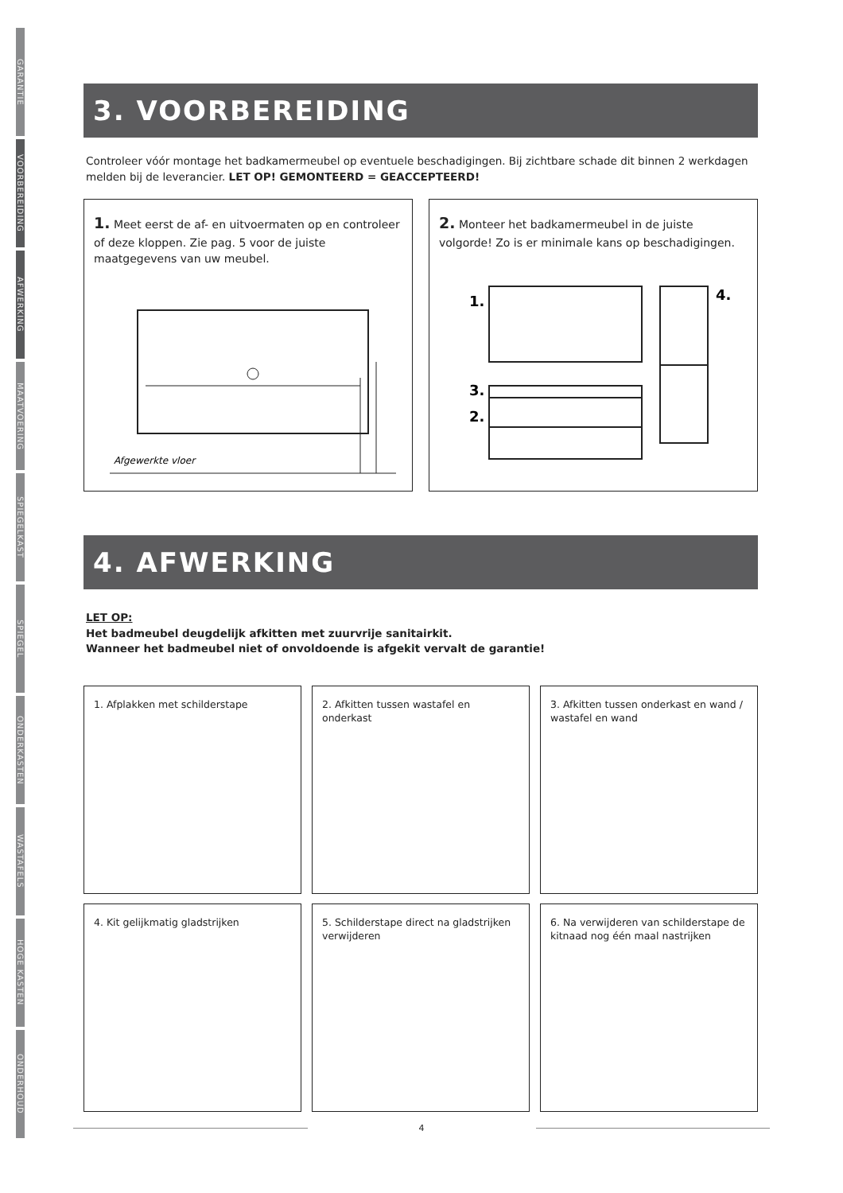GARANTIE
VOORBEREIDING
AFWERKING
MAATVOERING
SPIEGELKAST
SPIEGEL
ONDERKASTEN
WASTAFELS
HOGE KASTEN
ONDERHOUD
3. VOORBEREIDING
Controleer vóór montage het badkamermeubel op eventuele beschadigingen. Bij zichtbare schade dit binnen 2 werkdagen melden bij de leverancier. LET OP! GEMONTEERD = GEACCEPTEERD!
1. Meet eerst de af- en uitvoermaten op en controleer of deze kloppen. Zie pag. 5 voor de juiste maatgegevens van uw meubel.
Afgewerkte vloer
2. Monteer het badkamermeubel in de juiste volgorde! Zo is er minimale kans op beschadigingen.
1.
4.
3.
2.
4. AFWERKING
LET OP:
Het badmeubel deugdelijk afkitten met zuurvrije sanitairkit.
Wanneer het badmeubel niet of onvoldoende is afgekit vervalt de garantie!
1. Afplakken met schilderstape
2. Afkitten tussen wastafel en onderkast
3. Afkitten tussen onderkast en wand / wastafel en wand
4. Kit gelijkmatig gladstrijken
5. Schilderstape direct na gladstrijken verwijderen
6. Na verwijderen van schilderstape de kitnaad nog één maal nastrijken
4